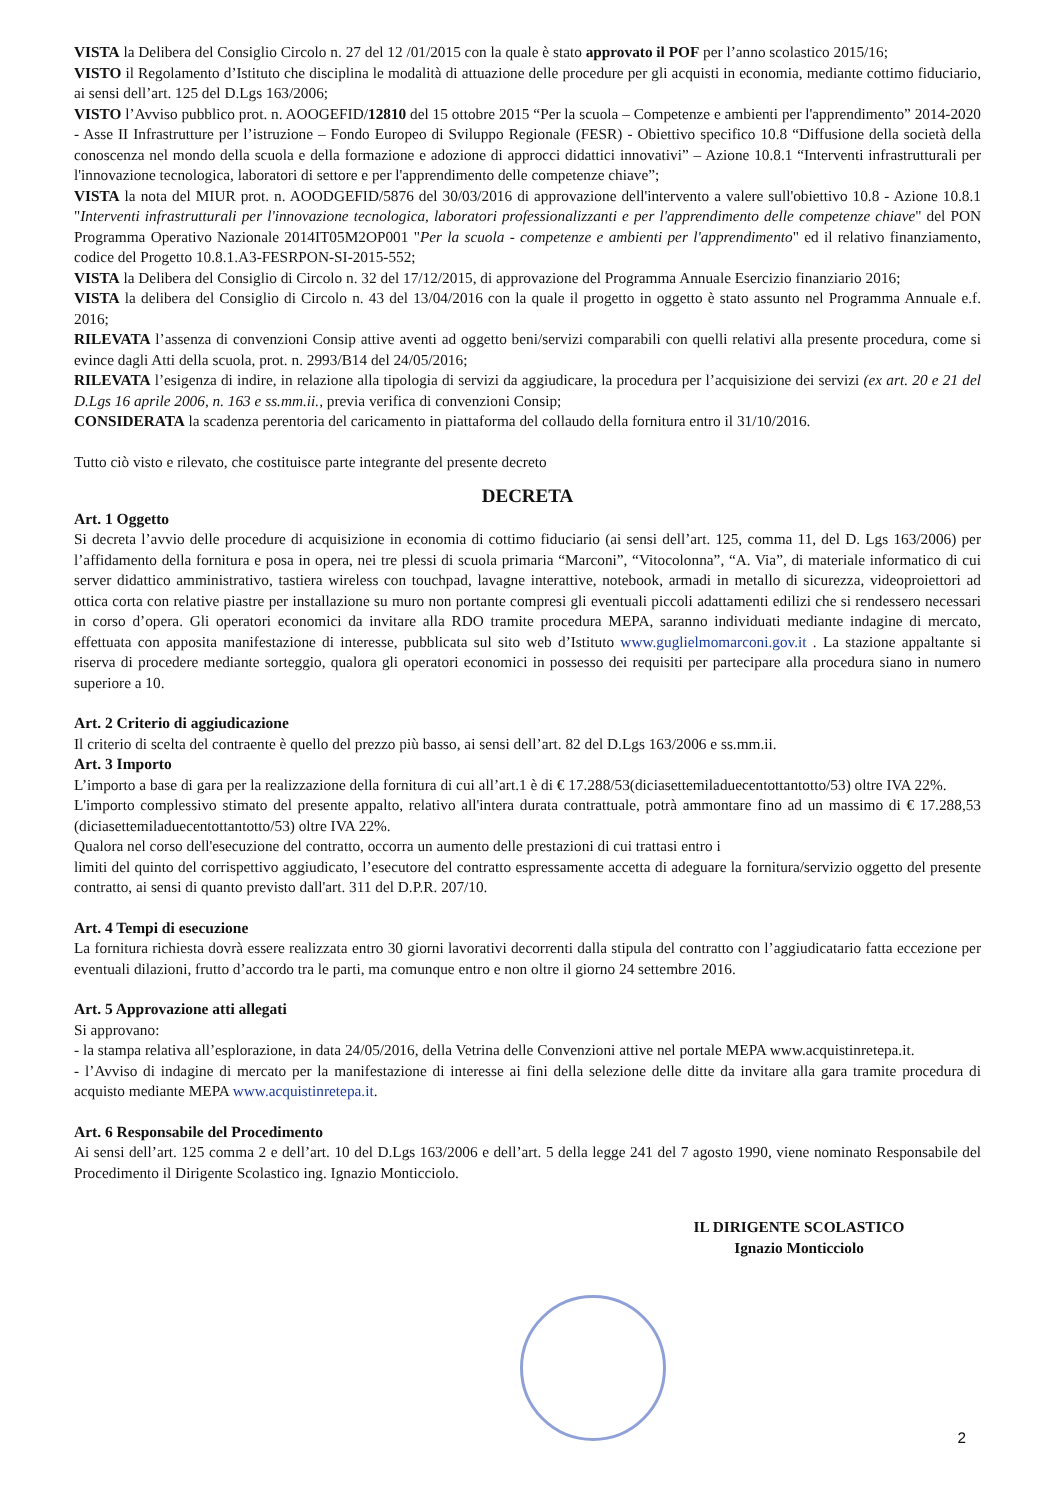VISTA la Delibera del Consiglio Circolo n. 27 del 12 /01/2015 con la quale è stato approvato il POF per l’anno scolastico 2015/16;
VISTO il Regolamento d’Istituto che disciplina le modalità di attuazione delle procedure per gli acquisti in economia, mediante cottimo fiduciario, ai sensi dell’art. 125 del D.Lgs 163/2006;
VISTO l’Avviso pubblico prot. n. AOOGEFID/12810 del 15 ottobre 2015 “Per la scuola – Competenze e ambienti per l'apprendimento” 2014-2020 - Asse II Infrastrutture per l’istruzione – Fondo Europeo di Sviluppo Regionale (FESR) - Obiettivo specifico 10.8 “Diffusione della società della conoscenza nel mondo della scuola e della formazione e adozione di approcci didattici innovativi” – Azione 10.8.1 “Interventi infrastrutturali per l'innovazione tecnologica, laboratori di settore e per l'apprendimento delle competenze chiave”;
VISTA la nota del MIUR prot. n. AOODGEFID/5876 del 30/03/2016 di approvazione dell'intervento a valere sull'obiettivo 10.8 - Azione 10.8.1 "Interventi infrastrutturali per l'innovazione tecnologica, laboratori professionalizzanti e per l'apprendimento delle competenze chiave" del PON Programma Operativo Nazionale 2014IT05M2OP001 "Per la scuola - competenze e ambienti per l'apprendimento" ed il relativo finanziamento, codice del Progetto 10.8.1.A3-FESRPON-SI-2015-552;
VISTA la Delibera del Consiglio di Circolo n. 32 del 17/12/2015, di approvazione del Programma Annuale Esercizio finanziario 2016;
VISTA la delibera del Consiglio di Circolo n. 43 del 13/04/2016 con la quale il progetto in oggetto è stato assunto nel Programma Annuale e.f. 2016;
RILEVATA l’assenza di convenzioni Consip attive aventi ad oggetto beni/servizi comparabili con quelli relativi alla presente procedura, come si evince dagli Atti della scuola, prot. n. 2993/B14 del 24/05/2016;
RILEVATA l’esigenza di indire, in relazione alla tipologia di servizi da aggiudicare, la procedura per l’acquisizione dei servizi (ex art. 20 e 21 del D.Lgs 16 aprile 2006, n. 163 e ss.mm.ii., previa verifica di convenzioni Consip;
CONSIDERATA la scadenza perentoria del caricamento in piattaforma del collaudo della fornitura entro il 31/10/2016.
Tutto ciò visto e rilevato, che costituisce parte integrante del presente decreto
DECRETA
Art. 1 Oggetto
Si decreta l’avvio delle procedure di acquisizione in economia di cottimo fiduciario (ai sensi dell’art. 125, comma 11, del D. Lgs 163/2006) per l’affidamento della fornitura e posa in opera, nei tre plessi di scuola primaria “Marconi”, “Vitocolonna”, “A. Via”, di materiale informatico di cui server didattico amministrativo, tastiera wireless con touchpad, lavagne interattive, notebook, armadi in metallo di sicurezza, videoproiettori ad ottica corta con relative piastre per installazione su muro non portante compresi gli eventuali piccoli adattamenti edilizi che si rendessero necessari in corso d’opera. Gli operatori economici da invitare alla RDO tramite procedura MEPA, saranno individuati mediante indagine di mercato, effettuata con apposita manifestazione di interesse, pubblicata sul sito web d’Istituto www.guglielmomarconi.gov.it . La stazione appaltante si riserva di procedere mediante sorteggio, qualora gli operatori economici in possesso dei requisiti per partecipare alla procedura siano in numero superiore a 10.
Art. 2 Criterio di aggiudicazione
Il criterio di scelta del contraente è quello del prezzo più basso, ai sensi dell’art. 82 del D.Lgs 163/2006 e ss.mm.ii.
Art. 3 Importo
L’importo a base di gara per la realizzazione della fornitura di cui all’art.1 è di € 17.288/53(diciasettemiladuecentottantotto/53) oltre IVA 22%.
L'importo complessivo stimato del presente appalto, relativo all'intera durata contrattuale, potrà ammontare fino ad un massimo di € 17.288,53 (diciasettemiladuecentottantotto/53) oltre IVA 22%.
Qualora nel corso dell'esecuzione del contratto, occorra un aumento delle prestazioni di cui trattasi entro i
limiti del quinto del corrispettivo aggiudicato, l’esecutore del contratto espressamente accetta di adeguare la fornitura/servizio oggetto del presente contratto, ai sensi di quanto previsto dall'art. 311 del D.P.R. 207/10.
Art. 4 Tempi di esecuzione
La fornitura richiesta dovrà essere realizzata entro 30 giorni lavorativi decorrenti dalla stipula del contratto con l’aggiudicatario fatta eccezione per eventuali dilazioni, frutto d’accordo tra le parti, ma comunque entro e non oltre il giorno 24 settembre 2016.
Art. 5 Approvazione atti allegati
Si approvano:
- la stampa relativa all’esplorazione, in data 24/05/2016, della Vetrina delle Convenzioni attive nel portale MEPA www.acquistinretepa.it.
- l’Avviso di indagine di mercato per la manifestazione di interesse ai fini della selezione delle ditte da invitare alla gara tramite procedura di acquisto mediante MEPA www.acquistinretepa.it.
Art. 6 Responsabile del Procedimento
Ai sensi dell’art. 125 comma 2 e dell’art. 10 del D.Lgs 163/2006 e dell’art. 5 della legge 241 del 7 agosto 1990, viene nominato Responsabile del Procedimento il Dirigente Scolastico ing. Ignazio Monticciolo.
IL DIRIGENTE SCOLASTICO
Ignazio Monticciolo
2